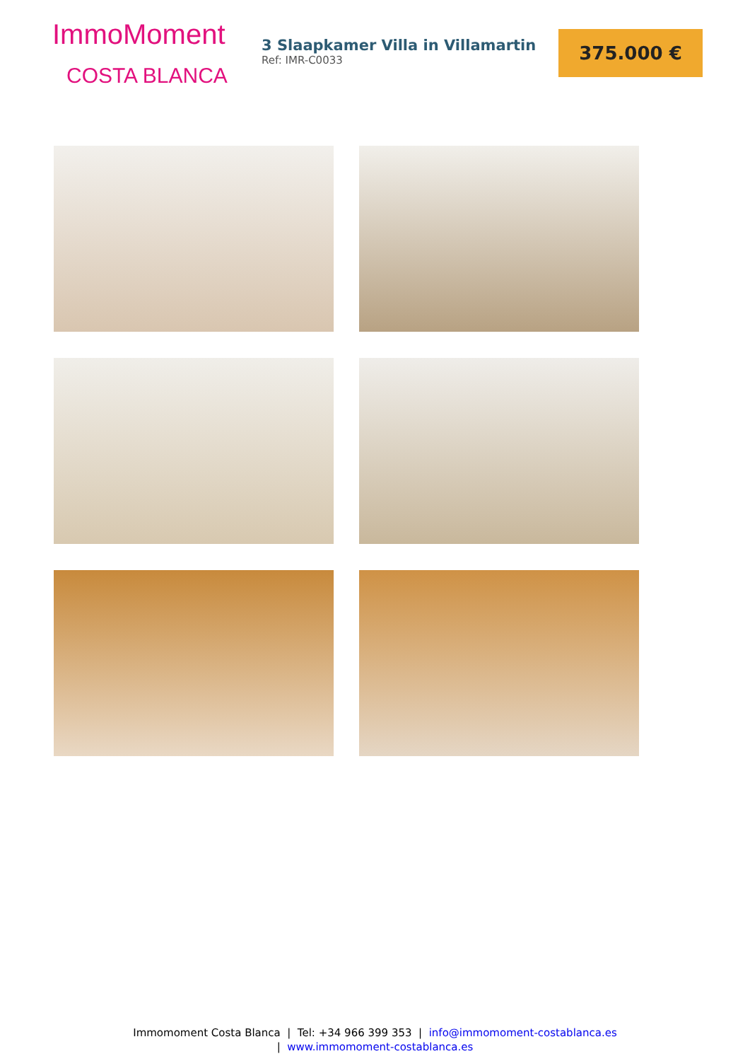ImmoMoment
COSTA BLANCA
3 Slaapkamer Villa in Villamartin
Ref: IMR-C0033
375.000 €
Immomoment Costa Blanca | Tel: +34 966 399 353 | info@immomoment-costablanca.es
| www.immomoment-costablanca.es